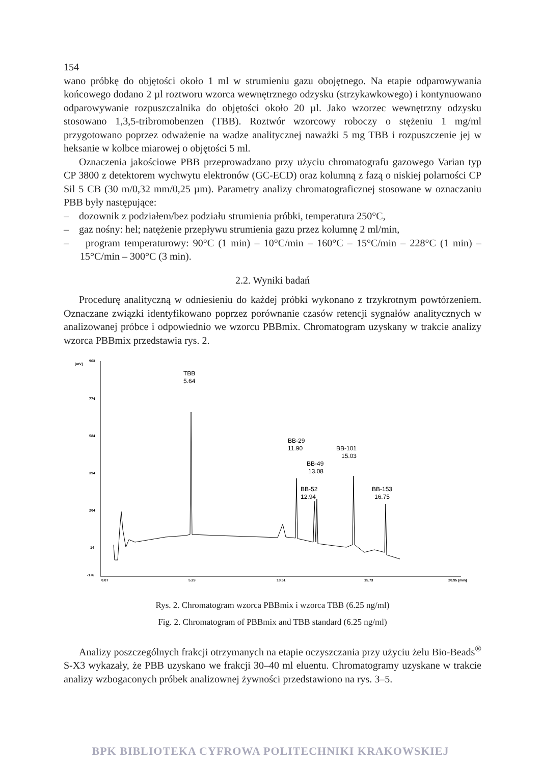154
wano próbkę do objętości około 1 ml w strumieniu gazu obojętnego. Na etapie odparowywania końcowego dodano 2 µl roztworu wzorca wewnętrznego odzysku (strzykawkowego) i kontynuowano odparowywanie rozpuszczalnika do objętości około 20 µl. Jako wzorzec wewnętrzny odzysku stosowano 1,3,5-tribromobenzen (TBB). Roztwór wzorcowy roboczy o stężeniu 1 mg/ml przygotowano poprzez odważenie na wadze analitycznej naważki 5 mg TBB i rozpuszczenie jej w heksanie w kolbce miarowej o objętości 5 ml.
Oznaczenia jakościowe PBB przeprowadzano przy użyciu chromatografu gazowego Varian typ CP 3800 z detektorem wychwytu elektronów (GC-ECD) oraz kolumną z fazą o niskiej polarności CP Sil 5 CB (30 m/0,32 mm/0,25 µm). Parametry analizy chromatograficznej stosowane w oznaczaniu PBB były następujące:
– dozownik z podziałem/bez podziału strumienia próbki, temperatura 250°C,
– gaz nośny: hel; natężenie przepływu strumienia gazu przez kolumnę 2 ml/min,
– program temperaturowy: 90°C (1 min) – 10°C/min – 160°C – 15°C/min – 228°C (1 min) – 15°C/min – 300°C (3 min).
2.2. Wyniki badań
Procedurę analityczną w odniesieniu do każdej próbki wykonano z trzykrotnym powtórzeniem. Oznaczane związki identyfikowano poprzez porównanie czasów retencji sygnałów analitycznych w analizowanej próbce i odpowiednio we wzorcu PBBmix. Chromatogram uzyskany w trakcie analizy wzorca PBBmix przedstawia rys. 2.
[mV]
963
774
584
394
204
14
-176
0.07
5.29
10.51
15.73
20.95 [min]
TBB
5.64
BB-29
11.90
BB-49
13.08
BB-52
12.94
BB-101
15.03
BB-153
16.75
Rys. 2. Chromatogram wzorca PBBmix i wzorca TBB (6.25 ng/ml)
Fig. 2. Chromatogram of PBBmix and TBB standard (6.25 ng/ml)
Analizy poszczególnych frakcji otrzymanych na etapie oczyszczania przy użyciu żelu Bio-Beads<sup>®</sup> S-X3 wykazały, że PBB uzyskano we frakcji 30–40 ml eluentu. Chromatogramy uzyskane w trakcie analizy wzbogaconych próbek analizownej żywności przedstawiono na rys. 3–5.
BPK BIBLIOTEKA CYFROWA POLITECHNIKI KRAKOWSKIEJ